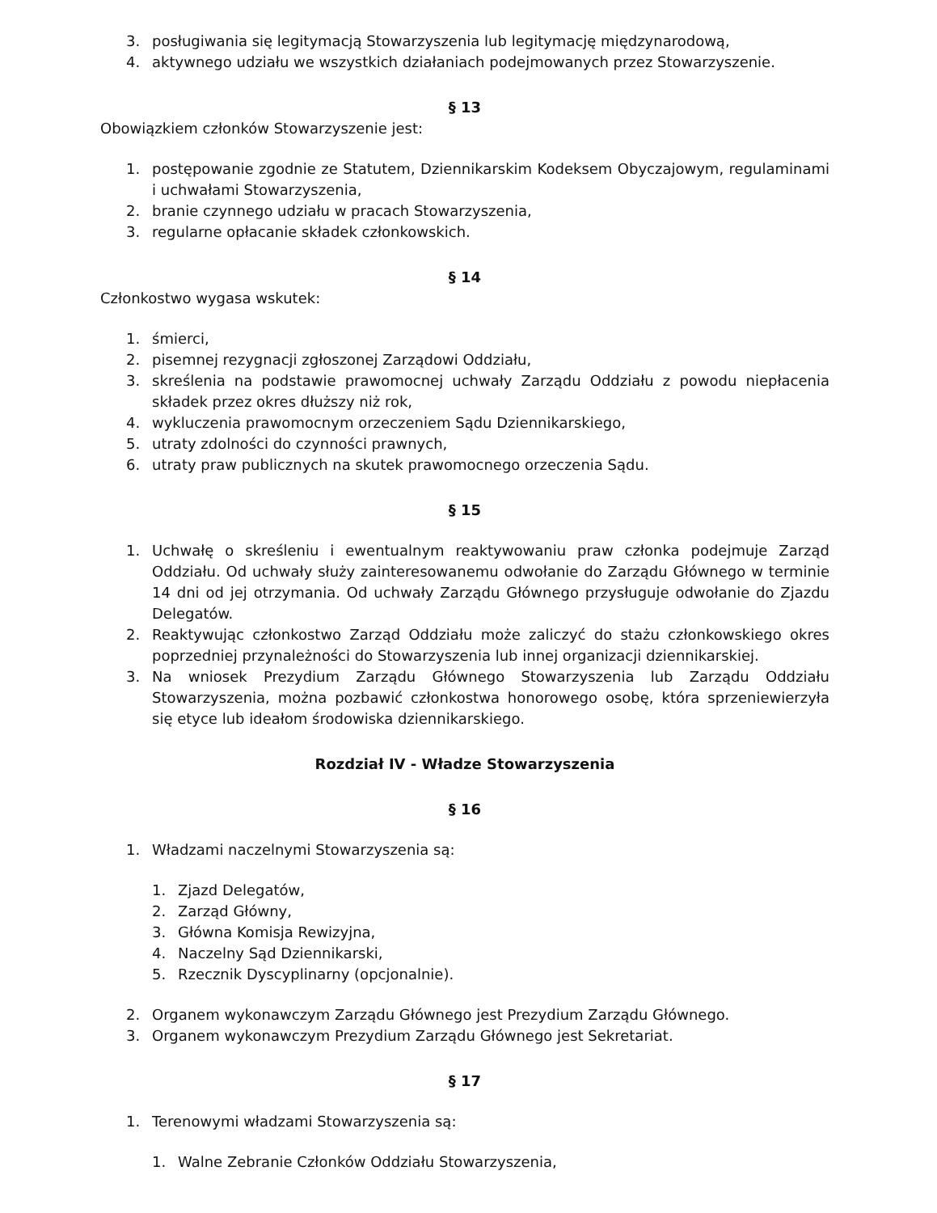3. posługiwania się legitymacją Stowarzyszenia lub legitymację międzynarodową,
4. aktywnego udziału we wszystkich działaniach podejmowanych przez Stowarzyszenie.
§ 13
Obowiązkiem członków Stowarzyszenie jest:
1. postępowanie zgodnie ze Statutem, Dziennikarskim Kodeksem Obyczajowym, regulaminami i uchwałami Stowarzyszenia,
2. branie czynnego udziału w pracach Stowarzyszenia,
3. regularne opłacanie składek członkowskich.
§ 14
Członkostwo wygasa wskutek:
1. śmierci,
2. pisemnej rezygnacji zgłoszonej Zarządowi Oddziału,
3. skreślenia na podstawie prawomocnej uchwały Zarządu Oddziału z powodu niepłacenia składek przez okres dłuższy niż rok,
4. wykluczenia prawomocnym orzeczeniem Sądu Dziennikarskiego,
5. utraty zdolności do czynności prawnych,
6. utraty praw publicznych na skutek prawomocnego orzeczenia Sądu.
§ 15
1. Uchwałę o skreśleniu i ewentualnym reaktywowaniu praw członka podejmuje Zarząd Oddziału. Od uchwały służy zainteresowanemu odwołanie do Zarządu Głównego w terminie 14 dni od jej otrzymania. Od uchwały Zarządu Głównego przysługuje odwołanie do Zjazdu Delegatów.
2. Reaktywując członkostwo Zarząd Oddziału może zaliczyć do stażu członkowskiego okres poprzedniej przynależności do Stowarzyszenia lub innej organizacji dziennikarskiej.
3. Na wniosek Prezydium Zarządu Głównego Stowarzyszenia lub Zarządu Oddziału Stowarzyszenia, można pozbawić członkostwa honorowego osobę, która sprzeniewierzyła się etyce lub ideałom środowiska dziennikarskiego.
Rozdział IV - Władze Stowarzyszenia
§ 16
1. Władzami naczelnymi Stowarzyszenia są:
1. Zjazd Delegatów,
2. Zarząd Główny,
3. Główna Komisja Rewizyjna,
4. Naczelny Sąd Dziennikarski,
5. Rzecznik Dyscyplinarny (opcjonalnie).
2. Organem wykonawczym Zarządu Głównego jest Prezydium Zarządu Głównego.
3. Organem wykonawczym Prezydium Zarządu Głównego jest Sekretariat.
§ 17
1. Terenowymi władzami Stowarzyszenia są:
1. Walne Zebranie Członków Oddziału Stowarzyszenia,